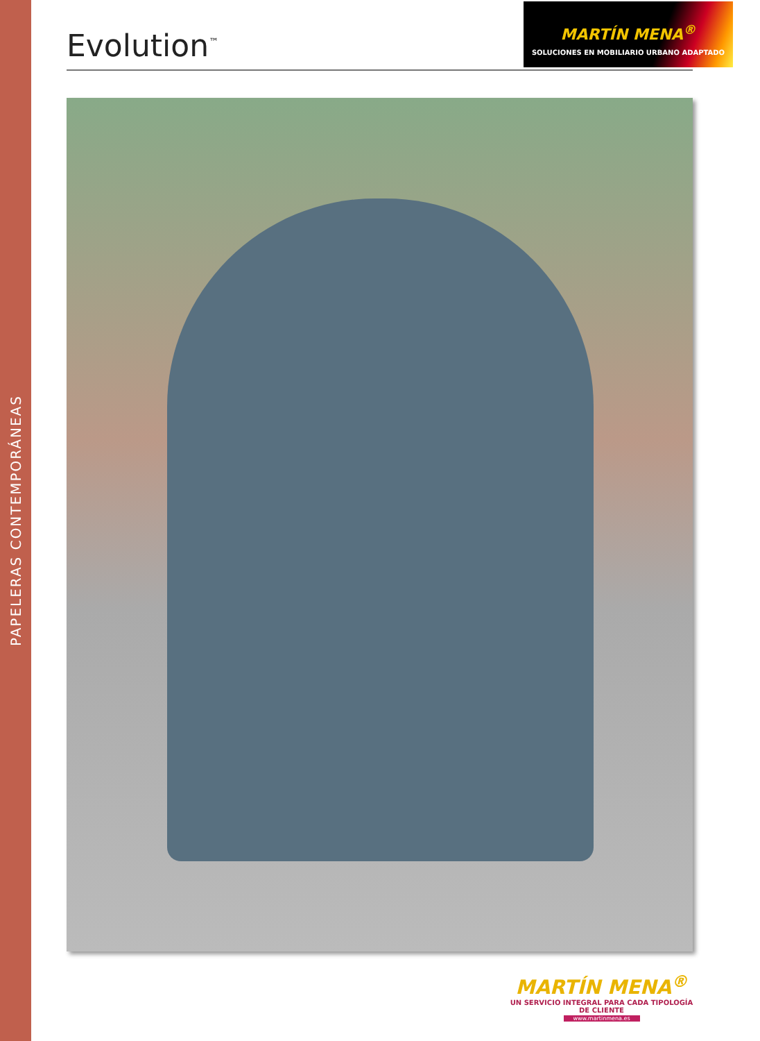PAPELERAS CONTEMPORÁNEAS
Evolution<sup>™</sup>
MARTÍN MENA<sup>®</sup>
SOLUCIONES EN MOBILIARIO URBANO ADAPTADO
MARTÍN MENA<sup>®</sup>
UN SERVICIO INTEGRAL PARA CADA TIPOLOGÍA DE CLIENTE
www.martinmena.es